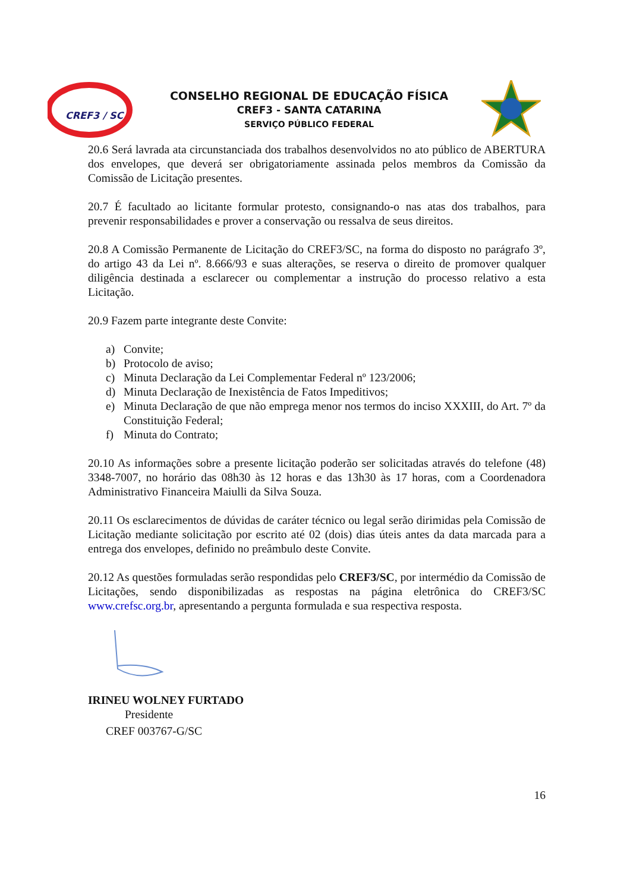CREF3 / SC
CONSELHO REGIONAL DE EDUCAÇÃO FÍSICA
CREF3 - SANTA CATARINA
SERVIÇO PÚBLICO FEDERAL
20.6 Será lavrada ata circunstanciada dos trabalhos desenvolvidos no ato público de ABERTURA dos envelopes, que deverá ser obrigatoriamente assinada pelos membros da Comissão da Comissão de Licitação presentes.
20.7 É facultado ao licitante formular protesto, consignando-o nas atas dos trabalhos, para prevenir responsabilidades e prover a conservação ou ressalva de seus direitos.
20.8 A Comissão Permanente de Licitação do CREF3/SC, na forma do disposto no parágrafo 3º, do artigo 43 da Lei nº. 8.666/93 e suas alterações, se reserva o direito de promover qualquer diligência destinada a esclarecer ou complementar a instrução do processo relativo a esta Licitação.
20.9 Fazem parte integrante deste Convite:
a) Convite;
b) Protocolo de aviso;
c) Minuta Declaração da Lei Complementar Federal nº 123/2006;
d) Minuta Declaração de Inexistência de Fatos Impeditivos;
e) Minuta Declaração de que não emprega menor nos termos do inciso XXXIII, do Art. 7º da Constituição Federal;
f) Minuta do Contrato;
20.10 As informações sobre a presente licitação poderão ser solicitadas através do telefone (48) 3348-7007, no horário das 08h30 às 12 horas e das 13h30 às 17 horas, com a Coordenadora Administrativo Financeira Maiulli da Silva Souza.
20.11 Os esclarecimentos de dúvidas de caráter técnico ou legal serão dirimidas pela Comissão de Licitação mediante solicitação por escrito até 02 (dois) dias úteis antes da data marcada para a entrega dos envelopes, definido no preâmbulo deste Convite.
20.12 As questões formuladas serão respondidas pelo CREF3/SC, por intermédio da Comissão de Licitações, sendo disponibilizadas as respostas na página eletrônica do CREF3/SC www.crefsc.org.br, apresentando a pergunta formulada e sua respectiva resposta.
IRINEU WOLNEY FURTADO
Presidente
CREF 003767-G/SC
16